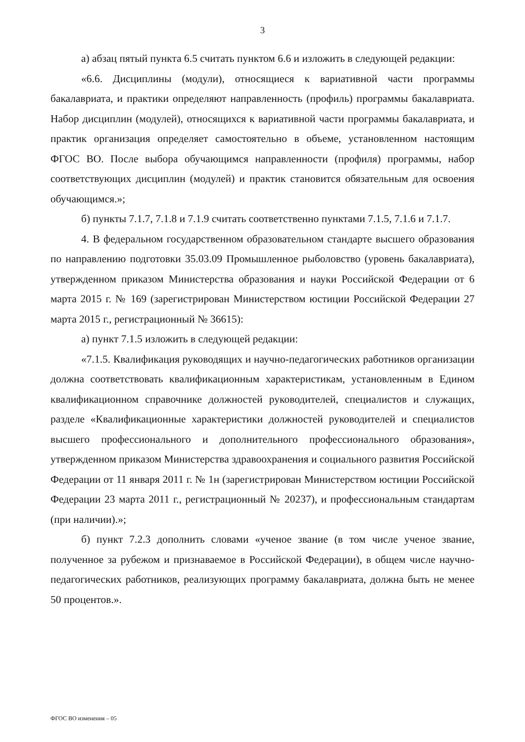3
а) абзац пятый пункта 6.5 считать пунктом 6.6 и изложить в следующей редакции:
«6.6. Дисциплины (модули), относящиеся к вариативной части программы бакалавриата, и практики определяют направленность (профиль) программы бакалавриата. Набор дисциплин (модулей), относящихся к вариативной части программы бакалавриата, и практик организация определяет самостоятельно в объеме, установленном настоящим ФГОС ВО. После выбора обучающимся направленности (профиля) программы, набор соответствующих дисциплин (модулей) и практик становится обязательным для освоения обучающимся.»;
б) пункты 7.1.7, 7.1.8 и 7.1.9 считать соответственно пунктами 7.1.5, 7.1.6 и 7.1.7.
4. В федеральном государственном образовательном стандарте высшего образования по направлению подготовки 35.03.09 Промышленное рыболовство (уровень бакалавриата), утвержденном приказом Министерства образования и науки Российской Федерации от 6 марта 2015 г. № 169 (зарегистрирован Министерством юстиции Российской Федерации 27 марта 2015 г., регистрационный № 36615):
а) пункт 7.1.5 изложить в следующей редакции:
«7.1.5. Квалификация руководящих и научно-педагогических работников организации должна соответствовать квалификационным характеристикам, установленным в Едином квалификационном справочнике должностей руководителей, специалистов и служащих, разделе «Квалификационные характеристики должностей руководителей и специалистов высшего профессионального и дополнительного профессионального образования», утвержденном приказом Министерства здравоохранения и социального развития Российской Федерации от 11 января 2011 г. № 1н (зарегистрирован Министерством юстиции Российской Федерации 23 марта 2011 г., регистрационный № 20237), и профессиональным стандартам (при наличии).»;
б) пункт 7.2.3 дополнить словами «ученое звание (в том числе ученое звание, полученное за рубежом и признаваемое в Российской Федерации), в общем числе научно-педагогических работников, реализующих программу бакалавриата, должна быть не менее 50 процентов.».
ФГОС ВО изменения – 05